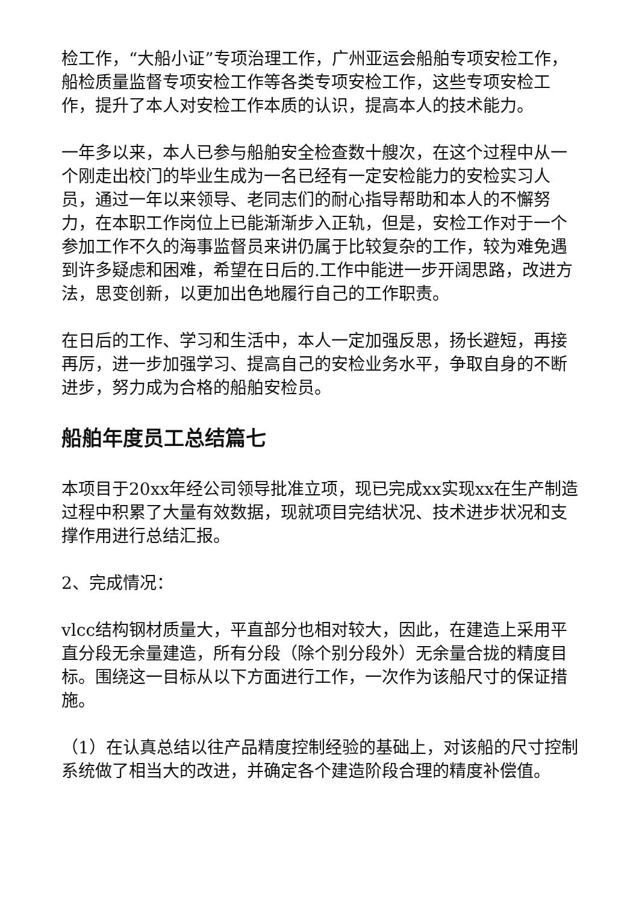检工作，“大船小证”专项治理工作，广州亚运会船舶专项安检工作，船检质量监督专项安检工作等各类专项安检工作，这些专项安检工作，提升了本人对安检工作本质的认识，提高本人的技术能力。
一年多以来，本人已参与船舶安全检查数十艘次，在这个过程中从一个刚走出校门的毕业生成为一名已经有一定安检能力的安检实习人员，通过一年以来领导、老同志们的耐心指导帮助和本人的不懈努力，在本职工作岗位上已能渐渐步入正轨，但是，安检工作对于一个参加工作不久的海事监督员来讲仍属于比较复杂的工作，较为难免遇到许多疑虑和困难，希望在日后的.工作中能进一步开阔思路，改进方法，思变创新，以更加出色地履行自己的工作职责。
在日后的工作、学习和生活中，本人一定加强反思，扬长避短，再接再厉，进一步加强学习、提高自己的安检业务水平，争取自身的不断进步，努力成为合格的船舶安检员。
船舶年度员工总结篇七
本项目于20xx年经公司领导批准立项，现已完成xx实现xx在生产制造过程中积累了大量有效数据，现就项目完结状况、技术进步状况和支撑作用进行总结汇报。
2、完成情况：
vlcc结构钢材质量大，平直部分也相对较大，因此，在建造上采用平直分段无余量建造，所有分段（除个别分段外）无余量合拢的精度目标。围绕这一目标从以下方面进行工作，一次作为该船尺寸的保证措施。
（1）在认真总结以往产品精度控制经验的基础上，对该船的尺寸控制系统做了相当大的改进，并确定各个建造阶段合理的精度补偿值。